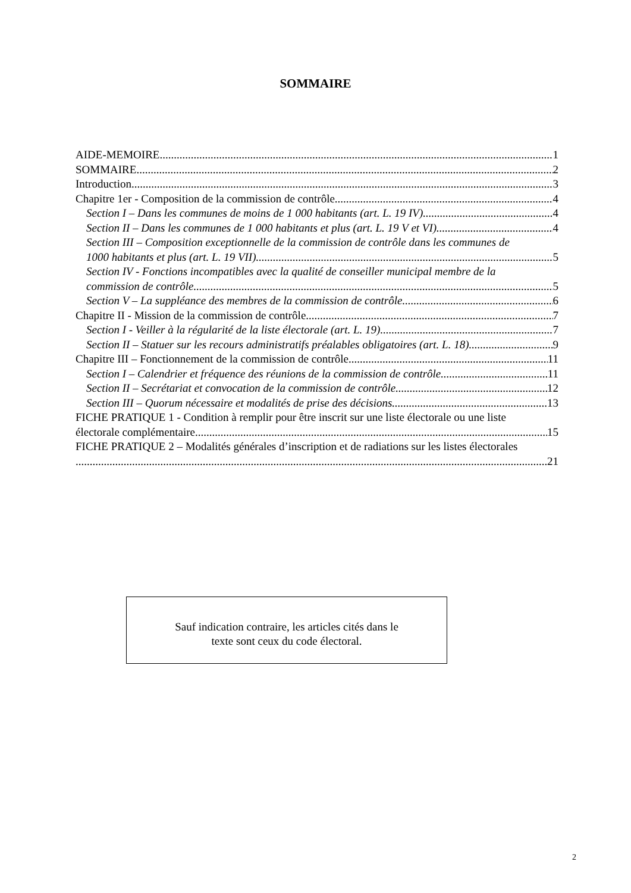SOMMAIRE
AIDE-MEMOIRE 1
SOMMAIRE 2
Introduction 3
Chapitre 1er - Composition de la commission de contrôle 4
Section I – Dans les communes de moins de 1 000 habitants (art. L. 19 IV) 4
Section II – Dans les communes de 1 000 habitants et plus (art. L. 19 V et VI) 4
Section III – Composition exceptionnelle de la commission de contrôle dans les communes de
1000 habitants et plus (art. L. 19 VII) 5
Section IV - Fonctions incompatibles avec la qualité de conseiller municipal membre de la
commission de contrôle 5
Section V – La suppléance des membres de la commission de contrôle 6
Chapitre II - Mission de la commission de contrôle 7
Section I - Veiller à la régularité de la liste électorale (art. L. 19) 7
Section II – Statuer sur les recours administratifs préalables obligatoires (art. L. 18) 9
Chapitre III – Fonctionnement de la commission de contrôle 11
Section I – Calendrier et fréquence des réunions de la commission de contrôle 11
Section II – Secrétariat et convocation de la commission de contrôle 12
Section III – Quorum nécessaire et modalités de prise des décisions 13
FICHE PRATIQUE 1 - Condition à remplir pour être inscrit sur une liste électorale ou une liste
électorale complémentaire 15
FICHE PRATIQUE 2 – Modalités générales d’inscription et de radiations sur les listes électorales
21
Sauf indication contraire, les articles cités dans le
texte sont ceux du code électoral.
2